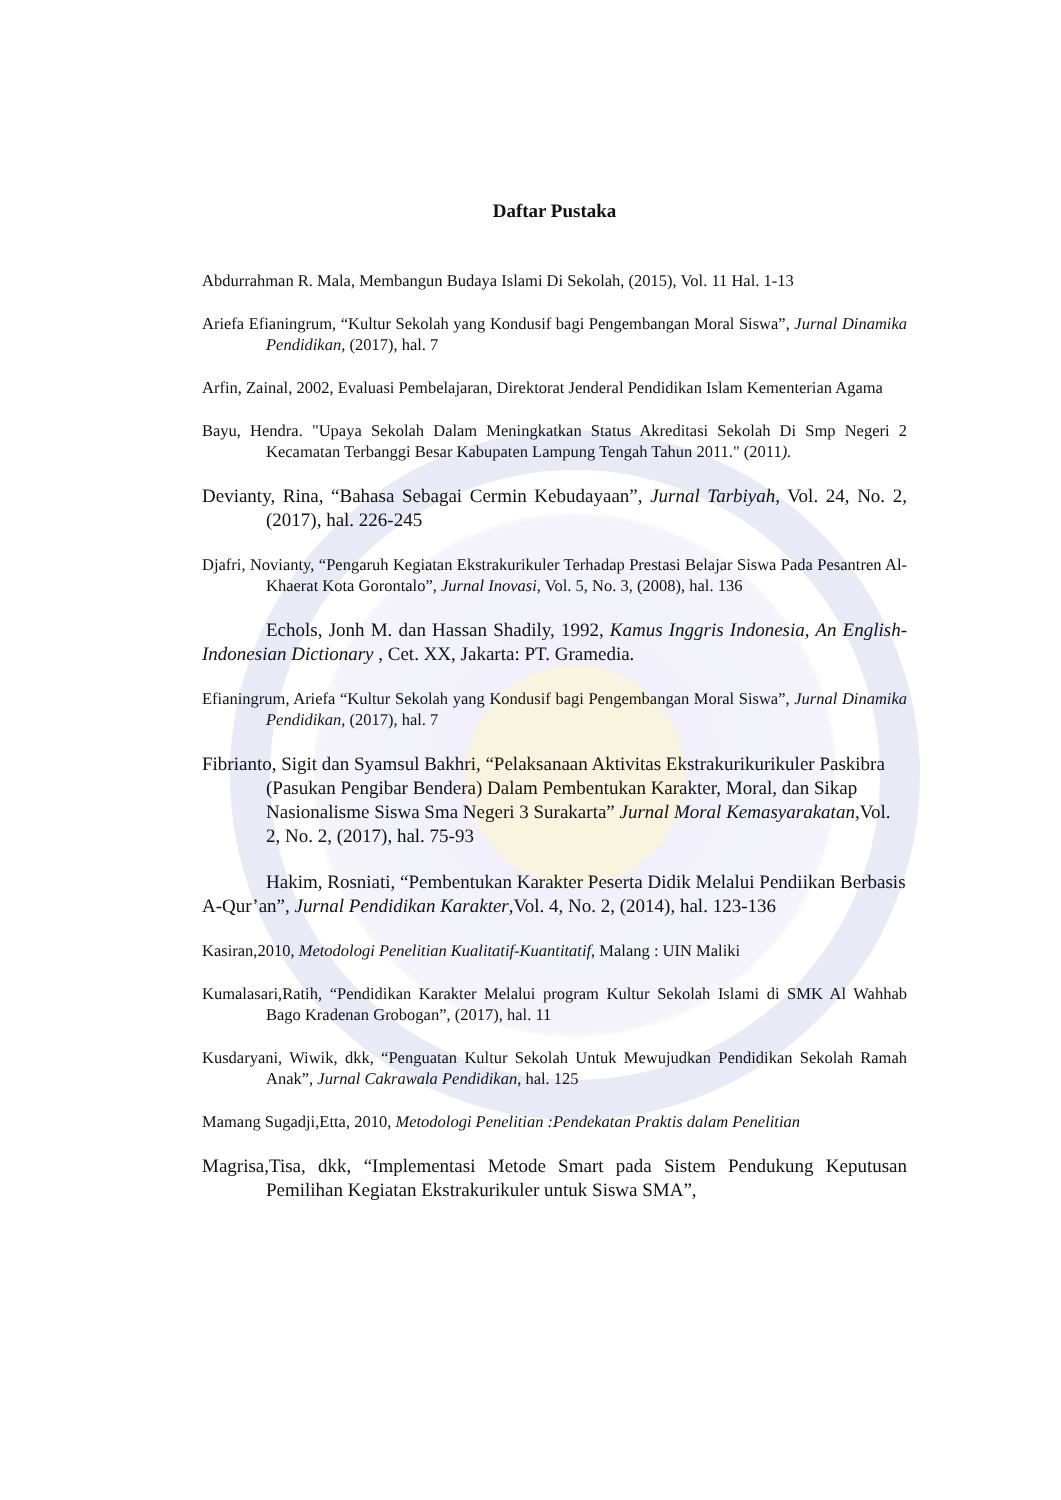Daftar Pustaka
Abdurrahman R. Mala, Membangun Budaya Islami Di Sekolah, (2015), Vol. 11 Hal. 1-13
Ariefa Efianingrum, “Kultur Sekolah yang Kondusif bagi Pengembangan Moral Siswa”, Jurnal Dinamika Pendidikan, (2017), hal. 7
Arfin, Zainal, 2002, Evaluasi Pembelajaran, Direktorat Jenderal Pendidikan Islam Kementerian Agama
Bayu, Hendra. "Upaya Sekolah Dalam Meningkatkan Status Akreditasi Sekolah Di Smp Negeri 2 Kecamatan Terbanggi Besar Kabupaten Lampung Tengah Tahun 2011." (2011).
Devianty, Rina, “Bahasa Sebagai Cermin Kebudayaan”, Jurnal Tarbiyah, Vol. 24, No. 2,(2017), hal. 226-245
Djafri, Novianty, “Pengaruh Kegiatan Ekstrakurikuler Terhadap Prestasi Belajar Siswa Pada Pesantren Al-Khaerat Kota Gorontalo”, Jurnal Inovasi, Vol. 5, No. 3, (2008), hal. 136
Echols, Jonh M. dan Hassan Shadily, 1992, Kamus Inggris Indonesia, An English-Indonesian Dictionary , Cet. XX, Jakarta: PT. Gramedia.
Efianingrum, Ariefa “Kultur Sekolah yang Kondusif bagi Pengembangan Moral Siswa”, Jurnal Dinamika Pendidikan, (2017), hal. 7
Fibrianto, Sigit dan Syamsul Bakhri, “Pelaksanaan Aktivitas Ekstrakurikurikuler Paskibra (Pasukan Pengibar Bendera) Dalam Pembentukan Karakter, Moral, dan Sikap Nasionalisme Siswa Sma Negeri 3 Surakarta” Jurnal Moral Kemasyarakatan, Vol. 2, No. 2, (2017), hal. 75-93
Hakim, Rosniati, “Pembentukan Karakter Peserta Didik Melalui Pendiikan Berbasis A-Qur’an”, Jurnal Pendidikan Karakter,Vol. 4, No. 2, (2014), hal. 123-136
Kasiran,2010, Metodologi Penelitian Kualitatif-Kuantitatif, Malang : UIN Maliki
Kumalasari,Ratih, “Pendidikan Karakter Melalui program Kultur Sekolah Islami di SMK Al Wahhab Bago Kradenan Grobogan”, (2017), hal. 11
Kusdaryani, Wiwik, dkk, “Penguatan Kultur Sekolah Untuk Mewujudkan Pendidikan Sekolah Ramah Anak”, Jurnal Cakrawala Pendidikan, hal. 125
Mamang Sugadji,Etta, 2010, Metodologi Penelitian :Pendekatan Praktis dalam Penelitian
Magrisa,Tisa, dkk, “Implementasi Metode Smart pada Sistem Pendukung Keputusan Pemilihan Kegiatan Ekstrakurikuler untuk Siswa SMA”,